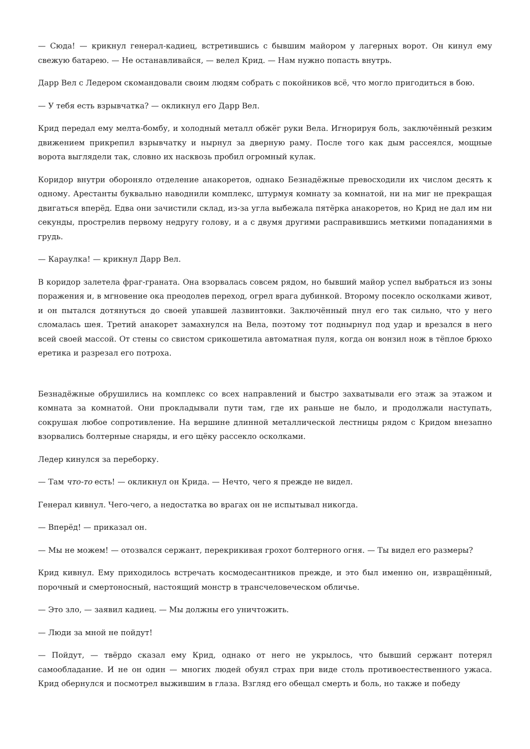— Сюда! — крикнул генерал-кадиец, встретившись с бывшим майором у лагерных ворот. Он кинул ему свежую батарею. — Не останавливайся, — велел Крид. — Нам нужно попасть внутрь.
Дарр Вел с Ледером скомандовали своим людям собрать с покойников всё, что могло пригодиться в бою.
— У тебя есть взрывчатка? — окликнул его Дарр Вел.
Крид передал ему мелта-бомбу, и холодный металл обжёг руки Вела. Игнорируя боль, заключённый резким движением прикрепил взрывчатку и нырнул за дверную раму. После того как дым рассеялся, мощные ворота выглядели так, словно их насквозь пробил огромный кулак.
Коридор внутри обороняло отделение анакоретов, однако Безнадёжные превосходили их числом десять к одному. Арестанты буквально наводнили комплекс, штурмуя комнату за комнатой, ни на миг не прекращая двигаться вперёд. Едва они зачистили склад, из-за угла выбежала пятёрка анакоретов, но Крид не дал им ни секунды, прострелив первому недругу голову, и а с двумя другими расправившись меткими попаданиями в грудь.
— Караулка! — крикнул Дарр Вел.
В коридор залетела фраг-граната. Она взорвалась совсем рядом, но бывший майор успел выбраться из зоны поражения и, в мгновение ока преодолев переход, огрел врага дубинкой. Второму посекло осколками живот, и он пытался дотянуться до своей упавшей лазвинтовки. Заключённый пнул его так сильно, что у него сломалась шея. Третий анакорет замахнулся на Вела, поэтому тот поднырнул под удар и врезался в него всей своей массой. От стены со свистом срикошетила автоматная пуля, когда он вонзил нож в тёплое брюхо еретика и разрезал его потроха.
Безнадёжные обрушились на комплекс со всех направлений и быстро захватывали его этаж за этажом и комната за комнатой. Они прокладывали пути там, где их раньше не было, и продолжали наступать, сокрушая любое сопротивление. На вершине длинной металлической лестницы рядом с Кридом внезапно взорвались болтерные снаряды, и его щёку рассекло осколками.
Ледер кинулся за переборку.
— Там что-то есть! — окликнул он Крида. — Нечто, чего я прежде не видел.
Генерал кивнул. Чего-чего, а недостатка во врагах он не испытывал никогда.
— Вперёд! — приказал он.
— Мы не можем! — отозвался сержант, перекрикивая грохот болтерного огня. — Ты видел его размеры?
Крид кивнул. Ему приходилось встречать космодесантников прежде, и это был именно он, извращённый, порочный и смертоносный, настоящий монстр в трансчеловеческом обличье.
— Это зло, — заявил кадиец. — Мы должны его уничтожить.
— Люди за мной не пойдут!
— Пойдут, — твёрдо сказал ему Крид, однако от него не укрылось, что бывший сержант потерял самообладание. И не он один — многих людей обуял страх при виде столь противоестественного ужаса. Крид обернулся и посмотрел выжившим в глаза. Взгляд его обещал смерть и боль, но также и победу